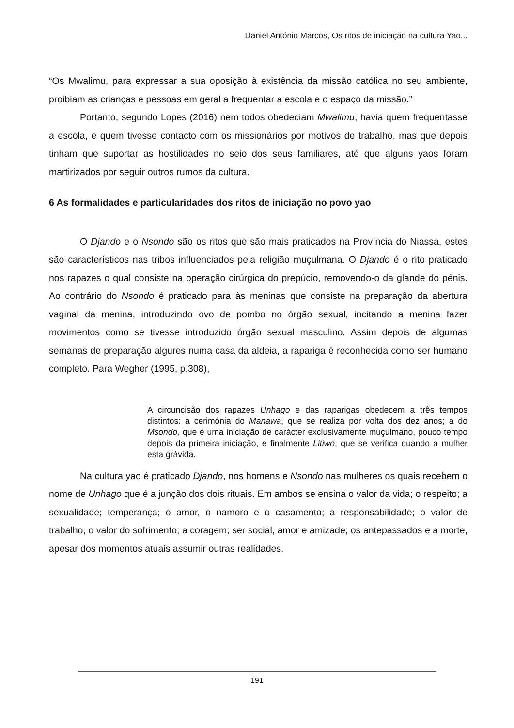Daniel António Marcos, Os ritos de iniciação na cultura Yao...
“Os Mwalimu, para expressar a sua oposição à existência da missão católica no seu ambiente, proibiam as crianças e pessoas em geral a frequentar a escola e o espaço da missão.”
Portanto, segundo Lopes (2016) nem todos obedeciam Mwalimu, havia quem frequentasse a escola, e quem tivesse contacto com os missionários por motivos de trabalho, mas que depois tinham que suportar as hostilidades no seio dos seus familiares, até que alguns yaos foram martirizados por seguir outros rumos da cultura.
6 As formalidades e particularidades dos ritos de iniciação no povo yao
O Djando e o Nsondo são os ritos que são mais praticados na Província do Niassa, estes são característicos nas tribos influenciados pela religião muçulmana. O Djando é o rito praticado nos rapazes o qual consiste na operação cirúrgica do prepúcio, removendo-o da glande do pénis. Ao contrário do Nsondo é praticado para às meninas que consiste na preparação da abertura vaginal da menina, introduzindo ovo de pombo no órgão sexual, incitando a menina fazer movimentos como se tivesse introduzido órgão sexual masculino. Assim depois de algumas semanas de preparação algures numa casa da aldeia, a rapariga é reconhecida como ser humano completo. Para Wegher (1995, p.308),
A circuncisão dos rapazes Unhago e das raparigas obedecem a três tempos distintos: a cerimónia do Manawa, que se realiza por volta dos dez anos; a do Msondo, que é uma iniciação de carácter exclusivamente muçulmano, pouco tempo depois da primeira iniciação, e finalmente Litiwo, que se verifica quando a mulher esta grávida.
Na cultura yao é praticado Djando, nos homens e Nsondo nas mulheres os quais recebem o nome de Unhago que é a junção dos dois rituais. Em ambos se ensina o valor da vida; o respeito; a sexualidade; temperança; o amor, o namoro e o casamento; a responsabilidade; o valor de trabalho; o valor do sofrimento; a coragem; ser social, amor e amizade; os antepassados e a morte, apesar dos momentos atuais assumir outras realidades.
191